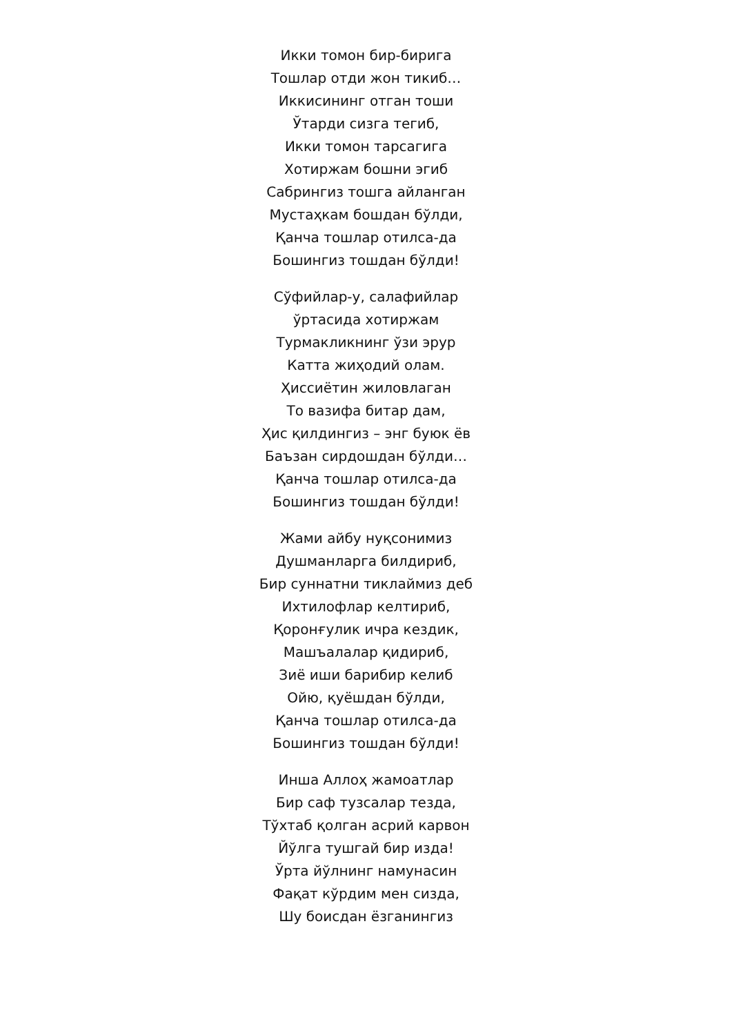Икки томон бир-бирига
Тошлар отди жон тикиб…
Иккисининг отган тоши
Ўтарди сизга тегиб,
Икки томон тарсагига
Хотиржам бошни эгиб
Сабрингиз тошга айланган
Мустаҳкам бошдан бўлди,
Қанча тошлар отилса-да
Бошингиз тошдан бўлди!
Сўфийлар-у, салафийлар
ўртасида хотиржам
Турмакликнинг ўзи эрур
Катта жиҳодий олам.
Ҳиссиётин жиловлаган
То вазифа битар дам,
Ҳис қилдингиз – энг буюк ёв
Баъзан сирдошдан бўлди…
Қанча тошлар отилса-да
Бошингиз тошдан бўлди!
Жами айбу нуқсонимиз
Душманларга билдириб,
Бир суннатни тиклаймиз деб
Ихтилофлар келтириб,
Қоронғулик ичра кездик,
Машъалалар қидириб,
Зиё иши барибир келиб
Ойю, қуёшдан бўлди,
Қанча тошлар отилса-да
Бошингиз тошдан бўлди!
Инша Аллоҳ жамоатлар
Бир саф тузсалар тезда,
Тўхтаб қолган асрий карвон
Йўлга тушгай бир изда!
Ўрта йўлнинг намунасин
Фақат кўрдим мен сизда,
Шу боисдан ёзганингиз